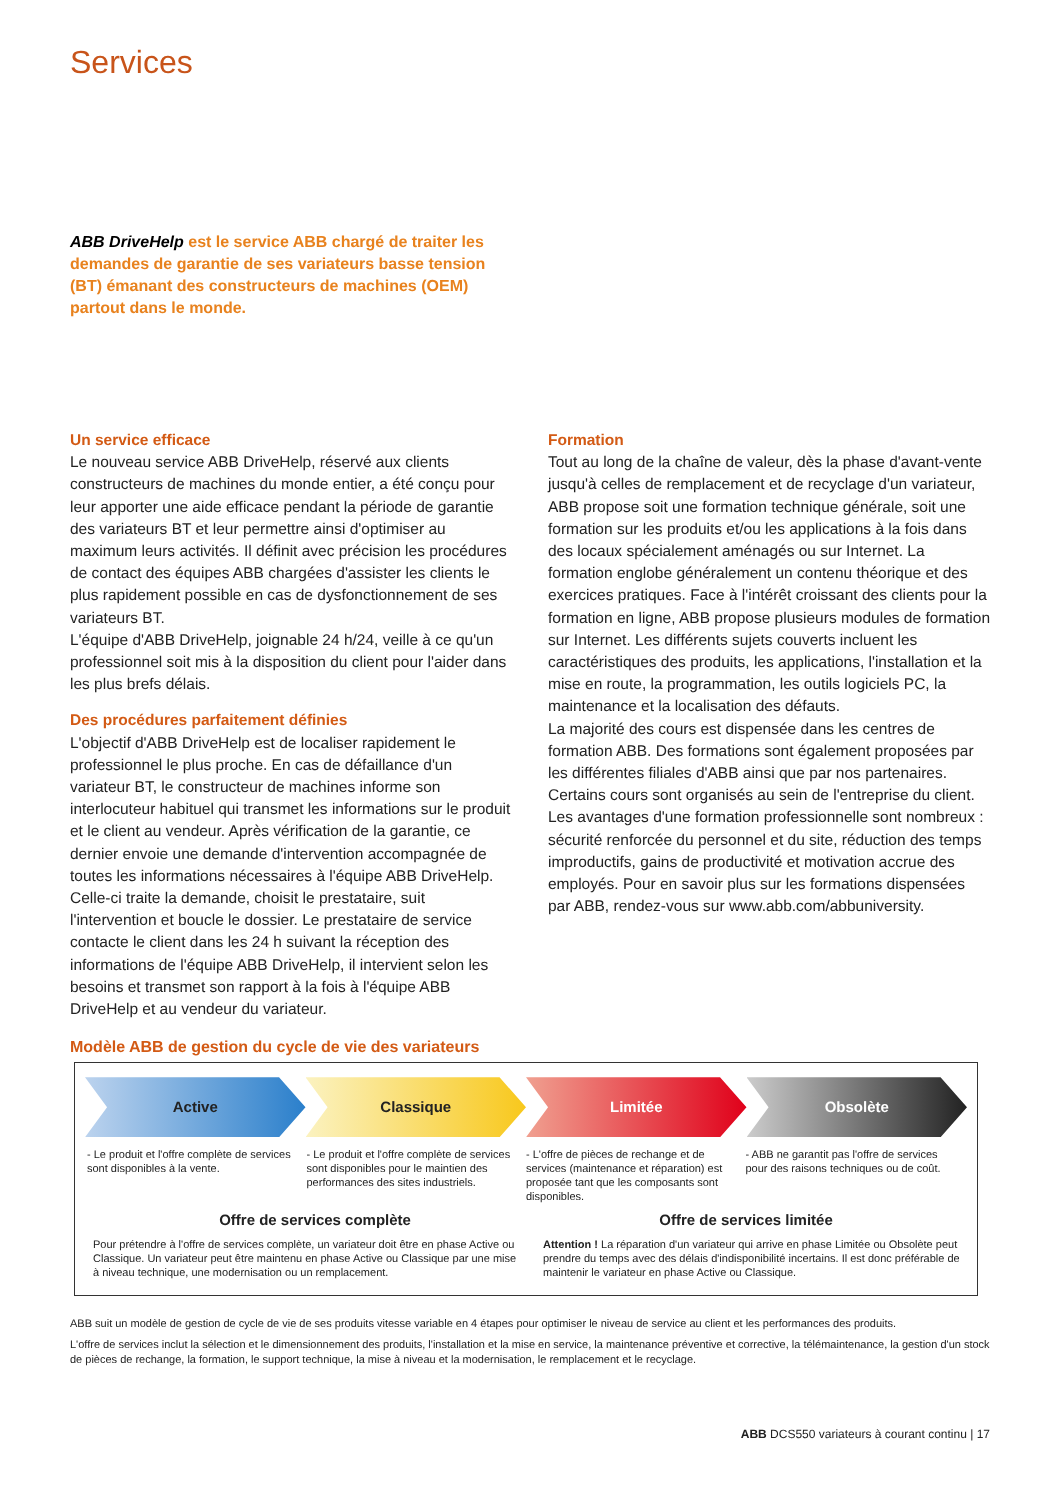Services
ABB DriveHelp est le service ABB chargé de traiter les demandes de garantie de ses variateurs basse tension (BT) émanant des constructeurs de machines (OEM) partout dans le monde.
Un service efficace
Le nouveau service ABB DriveHelp, réservé aux clients constructeurs de machines du monde entier, a été conçu pour leur apporter une aide efficace pendant la période de garantie des variateurs BT et leur permettre ainsi d'optimiser au maximum leurs activités. Il définit avec précision les procédures de contact des équipes ABB chargées d'assister les clients le plus rapidement possible en cas de dysfonctionnement de ses variateurs BT.
L'équipe d'ABB DriveHelp, joignable 24 h/24, veille à ce qu'un professionnel soit mis à la disposition du client pour l'aider dans les plus brefs délais.
Des procédures parfaitement définies
L'objectif d'ABB DriveHelp est de localiser rapidement le professionnel le plus proche. En cas de défaillance d'un variateur BT, le constructeur de machines informe son interlocuteur habituel qui transmet les informations sur le produit et le client au vendeur. Après vérification de la garantie, ce dernier envoie une demande d'intervention accompagnée de toutes les informations nécessaires à l'équipe ABB DriveHelp.
Celle-ci traite la demande, choisit le prestataire, suit l'intervention et boucle le dossier. Le prestataire de service contacte le client dans les 24 h suivant la réception des informations de l'équipe ABB DriveHelp, il intervient selon les besoins et transmet son rapport à la fois à l'équipe ABB DriveHelp et au vendeur du variateur.
Formation
Tout au long de la chaîne de valeur, dès la phase d'avant-vente jusqu'à celles de remplacement et de recyclage d'un variateur, ABB propose soit une formation technique générale, soit une formation sur les produits et/ou les applications à la fois dans des locaux spécialement aménagés ou sur Internet. La formation englobe généralement un contenu théorique et des exercices pratiques. Face à l'intérêt croissant des clients pour la formation en ligne, ABB propose plusieurs modules de formation sur Internet. Les différents sujets couverts incluent les caractéristiques des produits, les applications, l'installation et la mise en route, la programmation, les outils logiciels PC, la maintenance et la localisation des défauts.
La majorité des cours est dispensée dans les centres de formation ABB. Des formations sont également proposées par les différentes filiales d'ABB ainsi que par nos partenaires. Certains cours sont organisés au sein de l'entreprise du client. Les avantages d'une formation professionnelle sont nombreux : sécurité renforcée du personnel et du site, réduction des temps improductifs, gains de productivité et motivation accrue des employés. Pour en savoir plus sur les formations dispensées par ABB, rendez-vous sur www.abb.com/abbuniversity.
Modèle ABB de gestion du cycle de vie des variateurs
Active Classique Limitée Obsolète
- Le produit et l'offre complète de services sont disponibles à la vente.
- Le produit et l'offre complète de services sont disponibles pour le maintien des performances des sites industriels.
- L'offre de pièces de rechange et de services (maintenance et réparation) est proposée tant que les composants sont disponibles.
- ABB ne garantit pas l'offre de services pour des raisons techniques ou de coût.
Offre de services complète Offre de services limitée
Pour prétendre à l'offre de services complète, un variateur doit être en phase Active ou Classique. Un variateur peut être maintenu en phase Active ou Classique par une mise à niveau technique, une modernisation ou un remplacement.
Attention ! La réparation d'un variateur qui arrive en phase Limitée ou Obsolète peut prendre du temps avec des délais d'indisponibilité incertains. Il est donc préférable de maintenir le variateur en phase Active ou Classique.
ABB suit un modèle de gestion de cycle de vie de ses produits vitesse variable en 4 étapes pour optimiser le niveau de service au client et les performances des produits.
L'offre de services inclut la sélection et le dimensionnement des produits, l'installation et la mise en service, la maintenance préventive et corrective, la télémaintenance, la gestion d'un stock de pièces de rechange, la formation, le support technique, la mise à niveau et la modernisation, le remplacement et le recyclage.
ABB DCS550 variateurs à courant continu | 17